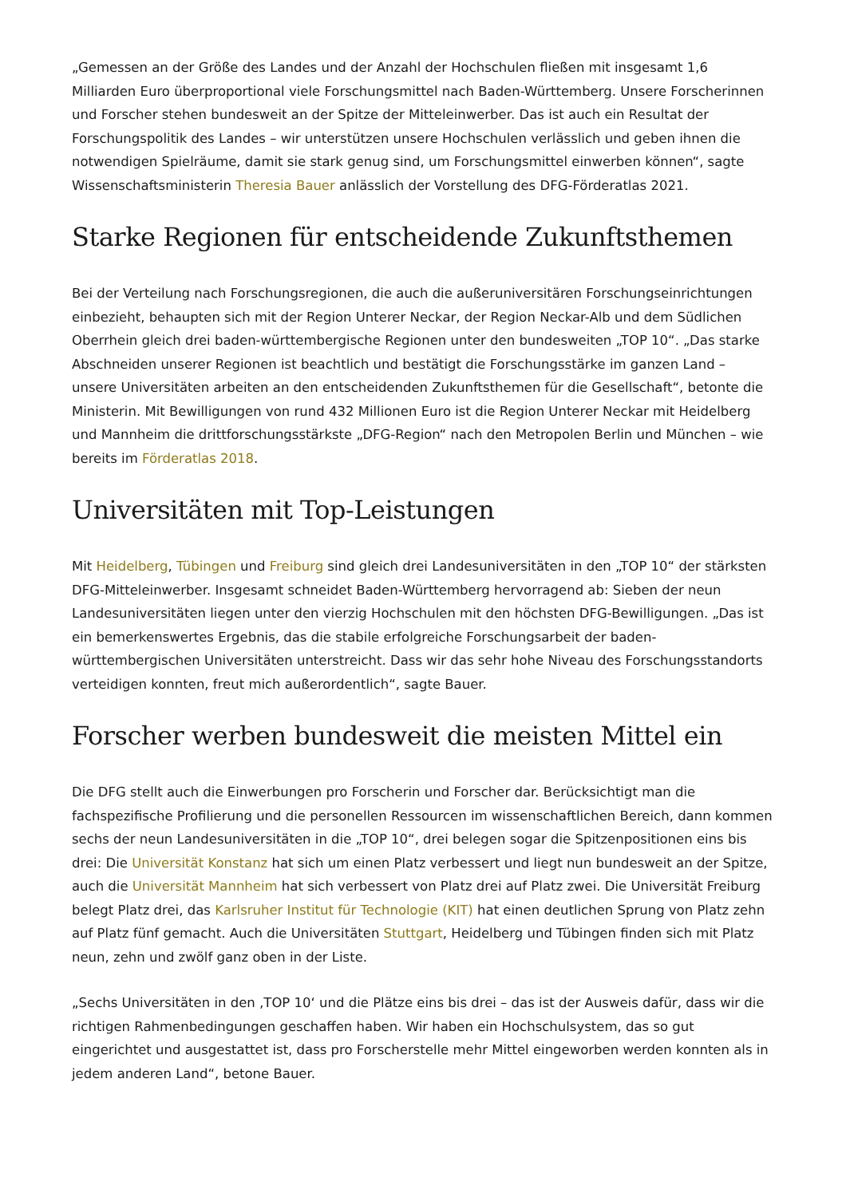„Gemessen an der Größe des Landes und der Anzahl der Hochschulen fließen mit insgesamt 1,6 Milliarden Euro überproportional viele Forschungsmittel nach Baden-Württemberg. Unsere Forscherinnen und Forscher stehen bundesweit an der Spitze der Mitteleinwerber. Das ist auch ein Resultat der Forschungspolitik des Landes – wir unterstützen unsere Hochschulen verlässlich und geben ihnen die notwendigen Spielräume, damit sie stark genug sind, um Forschungsmittel einwerben können“, sagte Wissenschaftsministerin Theresia Bauer anlässlich der Vorstellung des DFG-Förderatlas 2021.
Starke Regionen für entscheidende Zukunftsthemen
Bei der Verteilung nach Forschungsregionen, die auch die außeruniversitären Forschungseinrichtungen einbezieht, behaupten sich mit der Region Unterer Neckar, der Region Neckar-Alb und dem Südlichen Oberrhein gleich drei baden-württembergische Regionen unter den bundesweiten „TOP 10“. „Das starke Abschneiden unserer Regionen ist beachtlich und bestätigt die Forschungsstärke im ganzen Land – unsere Universitäten arbeiten an den entscheidenden Zukunftsthemen für die Gesellschaft“, betonte die Ministerin. Mit Bewilligungen von rund 432 Millionen Euro ist die Region Unterer Neckar mit Heidelberg und Mannheim die drittforschungsstärkste „DFG-Region“ nach den Metropolen Berlin und München – wie bereits im Förderatlas 2018.
Universitäten mit Top-Leistungen
Mit Heidelberg, Tübingen und Freiburg sind gleich drei Landesuniversitäten in den „TOP 10“ der stärksten DFG-Mitteleinwerber. Insgesamt schneidet Baden-Württemberg hervorragend ab: Sieben der neun Landesuniversitäten liegen unter den vierzig Hochschulen mit den höchsten DFG-Bewilligungen. „Das ist ein bemerkenswertes Ergebnis, das die stabile erfolgreiche Forschungsarbeit der baden-württembergischen Universitäten unterstreicht. Dass wir das sehr hohe Niveau des Forschungsstandorts verteidigen konnten, freut mich außerordentlich“, sagte Bauer.
Forscher werben bundesweit die meisten Mittel ein
Die DFG stellt auch die Einwerbungen pro Forscherin und Forscher dar. Berücksichtigt man die fachspezifische Profilierung und die personellen Ressourcen im wissenschaftlichen Bereich, dann kommen sechs der neun Landesuniversitäten in die „TOP 10“, drei belegen sogar die Spitzenpositionen eins bis drei: Die Universität Konstanz hat sich um einen Platz verbessert und liegt nun bundesweit an der Spitze, auch die Universität Mannheim hat sich verbessert von Platz drei auf Platz zwei. Die Universität Freiburg belegt Platz drei, das Karlsruher Institut für Technologie (KIT) hat einen deutlichen Sprung von Platz zehn auf Platz fünf gemacht. Auch die Universitäten Stuttgart, Heidelberg und Tübingen finden sich mit Platz neun, zehn und zwölf ganz oben in der Liste.
„Sechs Universitäten in den ‚TOP 10‘ und die Plätze eins bis drei – das ist der Ausweis dafür, dass wir die richtigen Rahmenbedingungen geschaffen haben. Wir haben ein Hochschulsystem, das so gut eingerichtet und ausgestattet ist, dass pro Forscherstelle mehr Mittel eingeworben werden konnten als in jedem anderen Land“, betone Bauer.